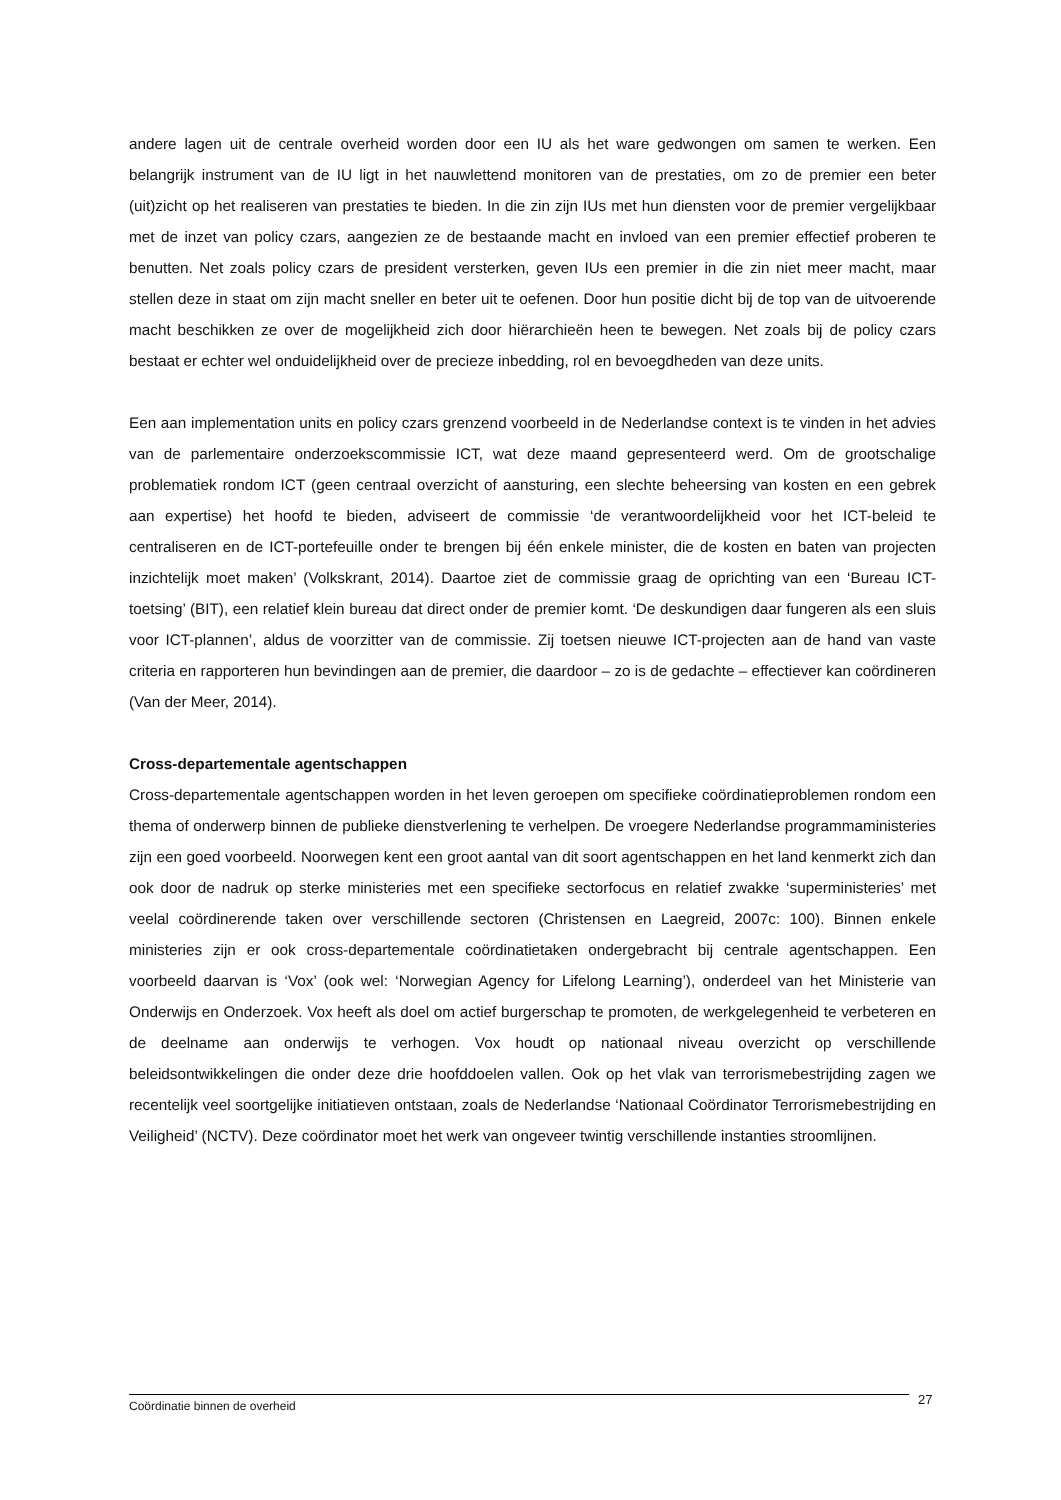andere lagen uit de centrale overheid worden door een IU als het ware gedwongen om samen te werken. Een belangrijk instrument van de IU ligt in het nauwlettend monitoren van de prestaties, om zo de premier een beter (uit)zicht op het realiseren van prestaties te bieden. In die zin zijn IUs met hun diensten voor de premier vergelijkbaar met de inzet van policy czars, aangezien ze de bestaande macht en invloed van een premier effectief proberen te benutten. Net zoals policy czars de president versterken, geven IUs een premier in die zin niet meer macht, maar stellen deze in staat om zijn macht sneller en beter uit te oefenen. Door hun positie dicht bij de top van de uitvoerende macht beschikken ze over de mogelijkheid zich door hiërarchieën heen te bewegen. Net zoals bij de policy czars bestaat er echter wel onduidelijkheid over de precieze inbedding, rol en bevoegdheden van deze units.
Een aan implementation units en policy czars grenzend voorbeeld in de Nederlandse context is te vinden in het advies van de parlementaire onderzoekscommissie ICT, wat deze maand gepresenteerd werd. Om de grootschalige problematiek rondom ICT (geen centraal overzicht of aansturing, een slechte beheersing van kosten en een gebrek aan expertise) het hoofd te bieden, adviseert de commissie ‘de verantwoordelijkheid voor het ICT-beleid te centraliseren en de ICT-portefeuille onder te brengen bij één enkele minister, die de kosten en baten van projecten inzichtelijk moet maken’ (Volkskrant, 2014). Daartoe ziet de commissie graag de oprichting van een ‘Bureau ICT-toetsing’ (BIT), een relatief klein bureau dat direct onder de premier komt. ‘De deskundigen daar fungeren als een sluis voor ICT-plannen’, aldus de voorzitter van de commissie. Zij toetsen nieuwe ICT-projecten aan de hand van vaste criteria en rapporteren hun bevindingen aan de premier, die daardoor – zo is de gedachte – effectiever kan coördineren (Van der Meer, 2014).
Cross-departementale agentschappen
Cross-departementale agentschappen worden in het leven geroepen om specifieke coördinatieproblemen rondom een thema of onderwerp binnen de publieke dienstverlening te verhelpen. De vroegere Nederlandse programmaministeries zijn een goed voorbeeld. Noorwegen kent een groot aantal van dit soort agentschappen en het land kenmerkt zich dan ook door de nadruk op sterke ministeries met een specifieke sectorfocus en relatief zwakke ‘superministeries’ met veelal coördinerende taken over verschillende sectoren (Christensen en Laegreid, 2007c: 100). Binnen enkele ministeries zijn er ook cross-departementale coördinatietaken ondergebracht bij centrale agentschappen. Een voorbeeld daarvan is ‘Vox’ (ook wel: ‘Norwegian Agency for Lifelong Learning’), onderdeel van het Ministerie van Onderwijs en Onderzoek. Vox heeft als doel om actief burgerschap te promoten, de werkgelegenheid te verbeteren en de deelname aan onderwijs te verhogen. Vox houdt op nationaal niveau overzicht op verschillende beleidsontwikkelingen die onder deze drie hoofddoelen vallen. Ook op het vlak van terrorismebestrijding zagen we recentelijk veel soortgelijke initiatieven ontstaan, zoals de Nederlandse ‘Nationaal Coördinator Terrorismebestrijding en Veiligheid’ (NCTV). Deze coördinator moet het werk van ongeveer twintig verschillende instanties stroomlijnen.
Coördinatie binnen de overheid 27